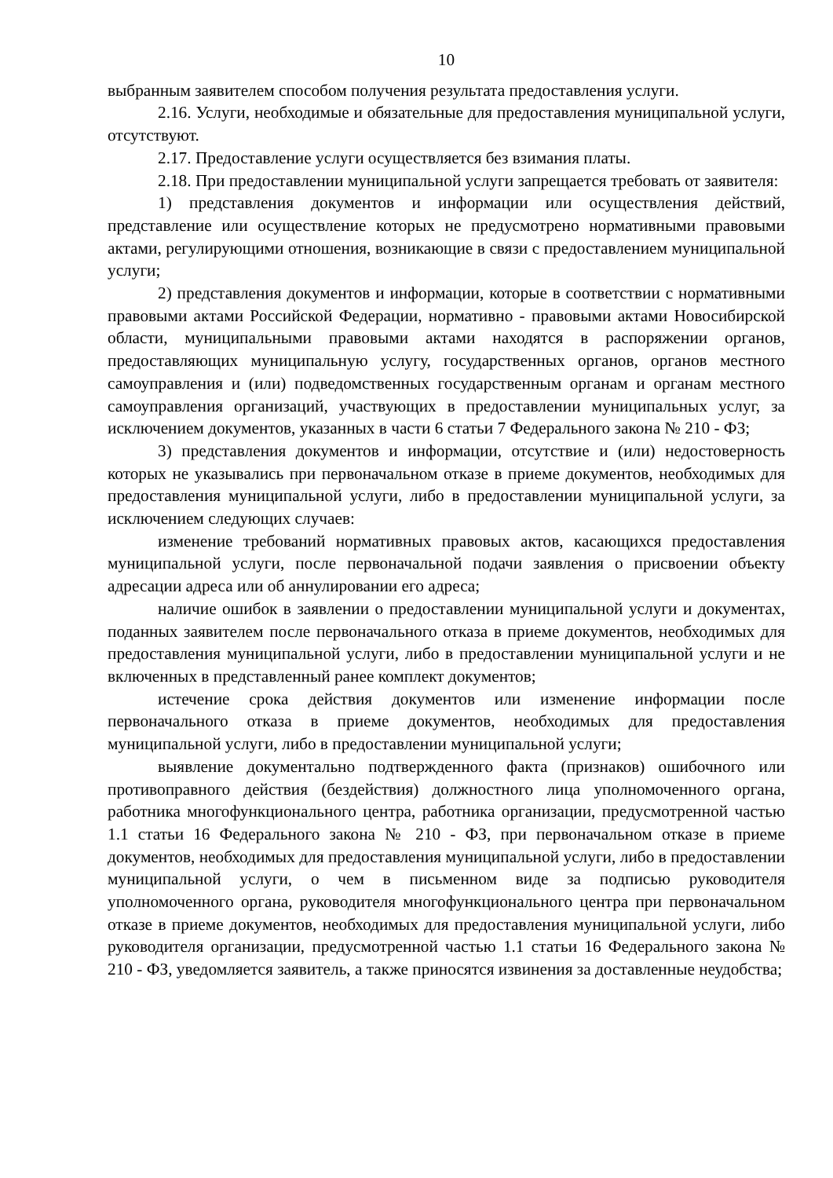10
выбранным заявителем способом получения результата предоставления услуги.
2.16. Услуги, необходимые и обязательные для предоставления муниципальной услуги, отсутствуют.
2.17. Предоставление услуги осуществляется без взимания платы.
2.18. При предоставлении муниципальной услуги запрещается требовать от заявителя:
1) представления документов и информации или осуществления действий, представление или осуществление которых не предусмотрено нормативными правовыми актами, регулирующими отношения, возникающие в связи с предоставлением муниципальной услуги;
2) представления документов и информации, которые в соответствии с нормативными правовыми актами Российской Федерации, нормативно - правовыми актами Новосибирской области, муниципальными правовыми актами находятся в распоряжении органов, предоставляющих муниципальную услугу, государственных органов, органов местного самоуправления и (или) подведомственных государственным органам и органам местного самоуправления организаций, участвующих в предоставлении муниципальных услуг, за исключением документов, указанных в части 6 статьи 7 Федерального закона № 210 - ФЗ;
3) представления документов и информации, отсутствие и (или) недостоверность которых не указывались при первоначальном отказе в приеме документов, необходимых для предоставления муниципальной услуги, либо в предоставлении муниципальной услуги, за исключением следующих случаев:
изменение требований нормативных правовых актов, касающихся предоставления муниципальной услуги, после первоначальной подачи заявления о присвоении объекту адресации адреса или об аннулировании его адреса;
наличие ошибок в заявлении о предоставлении муниципальной услуги и документах, поданных заявителем после первоначального отказа в приеме документов, необходимых для предоставления муниципальной услуги, либо в предоставлении муниципальной услуги и не включенных в представленный ранее комплект документов;
истечение срока действия документов или изменение информации после первоначального отказа в приеме документов, необходимых для предоставления муниципальной услуги, либо в предоставлении муниципальной услуги;
выявление документально подтвержденного факта (признаков) ошибочного или противоправного действия (бездействия) должностного лица уполномоченного органа, работника многофункционального центра, работника организации, предусмотренной частью 1.1 статьи 16 Федерального закона № 210 - ФЗ, при первоначальном отказе в приеме документов, необходимых для предоставления муниципальной услуги, либо в предоставлении муниципальной услуги, о чем в письменном виде за подписью руководителя уполномоченного органа, руководителя многофункционального центра при первоначальном отказе в приеме документов, необходимых для предоставления муниципальной услуги, либо руководителя организации, предусмотренной частью 1.1 статьи 16 Федерального закона № 210 - ФЗ, уведомляется заявитель, а также приносятся извинения за доставленные неудобства;